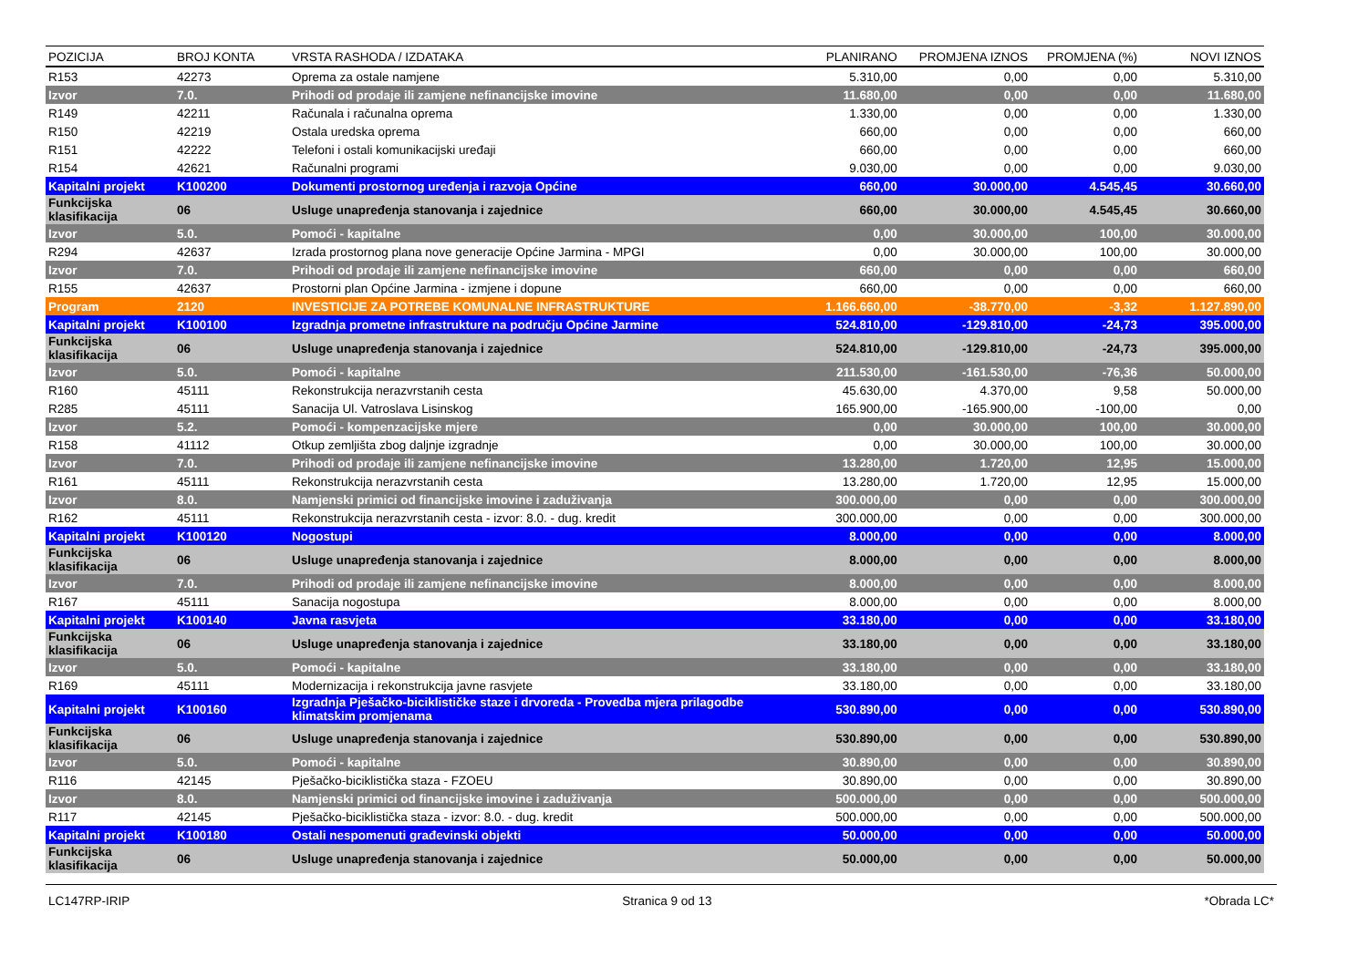| POZICIJA | BROJ KONTA | VRSTA RASHODA / IZDATAKA | PLANIRANO | PROMJENA IZNOS | PROMJENA (%) | NOVI IZNOS |
| --- | --- | --- | --- | --- | --- | --- |
| R153 | 42273 | Oprema za ostale namjene | 5.310,00 | 0,00 | 0,00 | 5.310,00 |
| Izvor | 7.0. | Prihodi od prodaje ili zamjene nefinancijske imovine | 11.680,00 | 0,00 | 0,00 | 11.680,00 |
| R149 | 42211 | Računala i računalna oprema | 1.330,00 | 0,00 | 0,00 | 1.330,00 |
| R150 | 42219 | Ostala uredska oprema | 660,00 | 0,00 | 0,00 | 660,00 |
| R151 | 42222 | Telefoni i ostali komunikacijski uređaji | 660,00 | 0,00 | 0,00 | 660,00 |
| R154 | 42621 | Računalni programi | 9.030,00 | 0,00 | 0,00 | 9.030,00 |
| Kapitalni projekt | K100200 | Dokumenti prostornog uređenja i razvoja Općine | 660,00 | 30.000,00 | 4.545,45 | 30.660,00 |
| Funkcijska klasifikacija | 06 | Usluge unapređenja stanovanja i zajednice | 660,00 | 30.000,00 | 4.545,45 | 30.660,00 |
| Izvor | 5.0. | Pomoći - kapitalne | 0,00 | 30.000,00 | 100,00 | 30.000,00 |
| R294 | 42637 | Izrada prostornog plana nove generacije Općine Jarmina - MPGI | 0,00 | 30.000,00 | 100,00 | 30.000,00 |
| Izvor | 7.0. | Prihodi od prodaje ili zamjene nefinancijske imovine | 660,00 | 0,00 | 0,00 | 660,00 |
| R155 | 42637 | Prostorni plan Općine Jarmina - izmjene i dopune | 660,00 | 0,00 | 0,00 | 660,00 |
| Program | 2120 | INVESTICIJE ZA POTREBE KOMUNALNE INFRASTRUKTURE | 1.166.660,00 | -38.770,00 | -3,32 | 1.127.890,00 |
| Kapitalni projekt | K100100 | Izgradnja prometne infrastrukture na području Općine Jarmine | 524.810,00 | -129.810,00 | -24,73 | 395.000,00 |
| Funkcijska klasifikacija | 06 | Usluge unapređenja stanovanja i zajednice | 524.810,00 | -129.810,00 | -24,73 | 395.000,00 |
| Izvor | 5.0. | Pomoći - kapitalne | 211.530,00 | -161.530,00 | -76,36 | 50.000,00 |
| R160 | 45111 | Rekonstrukcija nerazvrstanih cesta | 45.630,00 | 4.370,00 | 9,58 | 50.000,00 |
| R285 | 45111 | Sanacija Ul. Vatroslava Lisinskog | 165.900,00 | -165.900,00 | -100,00 | 0,00 |
| Izvor | 5.2. | Pomoći - kompenzacijske mjere | 0,00 | 30.000,00 | 100,00 | 30.000,00 |
| R158 | 41112 | Otkup zemljišta zbog daljnje izgradnje | 0,00 | 30.000,00 | 100,00 | 30.000,00 |
| Izvor | 7.0. | Prihodi od prodaje ili zamjene nefinancijske imovine | 13.280,00 | 1.720,00 | 12,95 | 15.000,00 |
| R161 | 45111 | Rekonstrukcija nerazvrstanih cesta | 13.280,00 | 1.720,00 | 12,95 | 15.000,00 |
| Izvor | 8.0. | Namjenski primici od financijske imovine i zaduživanja | 300.000,00 | 0,00 | 0,00 | 300.000,00 |
| R162 | 45111 | Rekonstrukcija nerazvrstanih cesta - izvor: 8.0. - dug. kredit | 300.000,00 | 0,00 | 0,00 | 300.000,00 |
| Kapitalni projekt | K100120 | Nogostupi | 8.000,00 | 0,00 | 0,00 | 8.000,00 |
| Funkcijska klasifikacija | 06 | Usluge unapređenja stanovanja i zajednice | 8.000,00 | 0,00 | 0,00 | 8.000,00 |
| Izvor | 7.0. | Prihodi od prodaje ili zamjene nefinancijske imovine | 8.000,00 | 0,00 | 0,00 | 8.000,00 |
| R167 | 45111 | Sanacija nogostupa | 8.000,00 | 0,00 | 0,00 | 8.000,00 |
| Kapitalni projekt | K100140 | Javna rasvjeta | 33.180,00 | 0,00 | 0,00 | 33.180,00 |
| Funkcijska klasifikacija | 06 | Usluge unapređenja stanovanja i zajednice | 33.180,00 | 0,00 | 0,00 | 33.180,00 |
| Izvor | 5.0. | Pomoći - kapitalne | 33.180,00 | 0,00 | 0,00 | 33.180,00 |
| R169 | 45111 | Modernizacija i rekonstrukcija javne rasvjete | 33.180,00 | 0,00 | 0,00 | 33.180,00 |
| Kapitalni projekt | K100160 | Izgradnja Pješačko-biciklističke staze i drvoreda - Provedba mjera prilagodbe klimatskim promjenama | 530.890,00 | 0,00 | 0,00 | 530.890,00 |
| Funkcijska klasifikacija | 06 | Usluge unapređenja stanovanja i zajednice | 530.890,00 | 0,00 | 0,00 | 530.890,00 |
| Izvor | 5.0. | Pomoći - kapitalne | 30.890,00 | 0,00 | 0,00 | 30.890,00 |
| R116 | 42145 | Pješačko-biciklistička staza - FZOEU | 30.890,00 | 0,00 | 0,00 | 30.890,00 |
| Izvor | 8.0. | Namjenski primici od financijske imovine i zaduživanja | 500.000,00 | 0,00 | 0,00 | 500.000,00 |
| R117 | 42145 | Pješačko-biciklistička staza - izvor: 8.0. - dug. kredit | 500.000,00 | 0,00 | 0,00 | 500.000,00 |
| Kapitalni projekt | K100180 | Ostali nespomenuti građevinski objekti | 50.000,00 | 0,00 | 0,00 | 50.000,00 |
| Funkcijska klasifikacija | 06 | Usluge unapređenja stanovanja i zajednice | 50.000,00 | 0,00 | 0,00 | 50.000,00 |
LC147RP-IRIP Stranica 9 od 13 *Obrada LC*